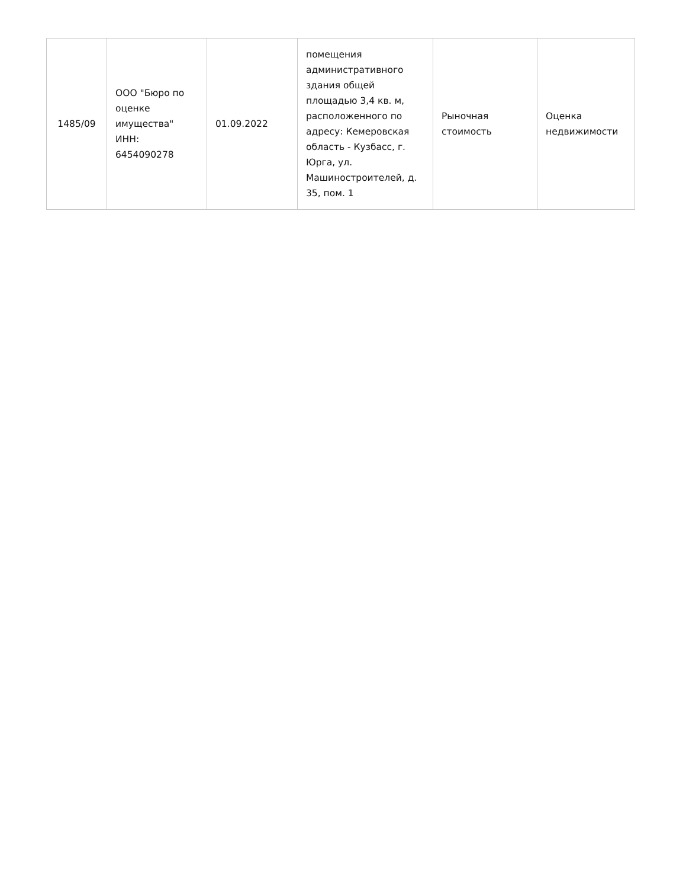| 1485/09 | ООО "Бюро по оценке имущества" ИНН: 6454090278 | 01.09.2022 | помещения административного здания общей площадью 3,4 кв. м, расположенного по адресу: Кемеровская область - Кузбасс, г. Юрга, ул. Машиностроителей, д. 35, пом. 1 | Рыночная стоимость | Оценка недвижимости |